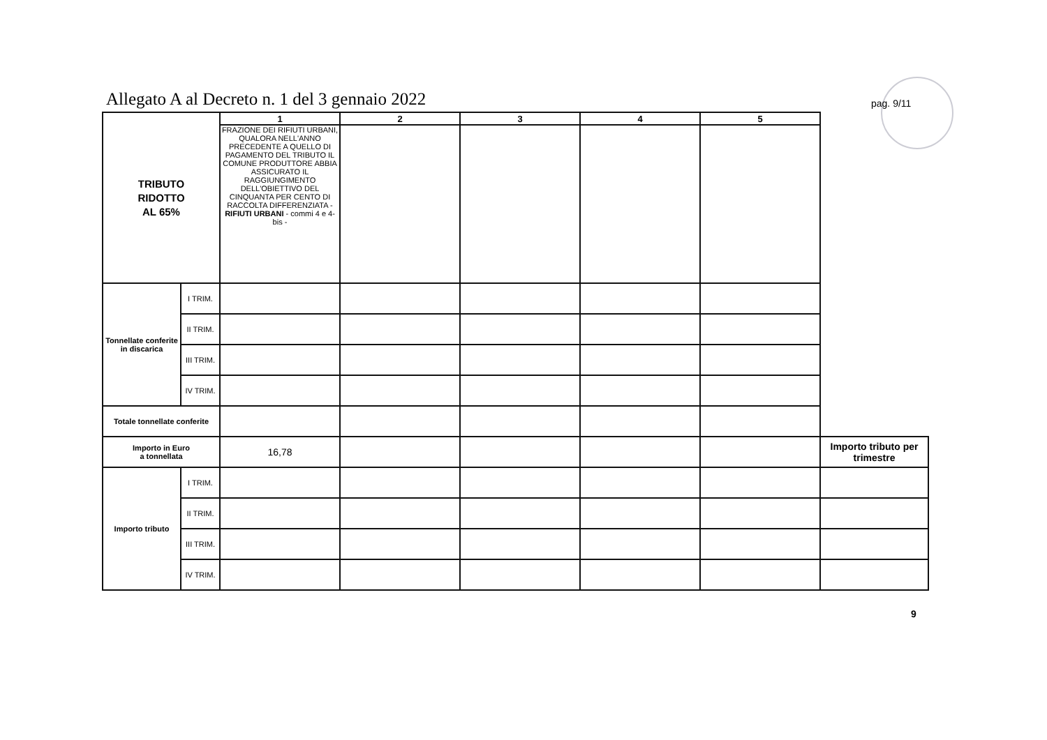Allegato A al Decreto n. 1 del 3 gennaio 2022
pag. 9/11
| TRIBUTO RIDOTTO AL 65% | | 1 | 2 | 3 | 4 | 5 | |
| | | FRAZIONE DEI RIFIUTI URBANI, QUALORA NELL'ANNO PRECEDENTE A QUELLO DI PAGAMENTO DEL TRIBUTO IL COMUNE PRODUTTORE ABBIA ASSICURATO IL RAGGIUNGIMENTO DELL'OBIETTIVO DEL CINQUANTA PER CENTO DI RACCOLTA DIFFERENZIATA - RIFIUTI URBANI - commi 4 e 4-bis - | | | | | |
| Tonnellate conferite in discarica | I TRIM. | | | | | | |
| | II TRIM. | | | | | | |
| | III TRIM. | | | | | | |
| | IV TRIM. | | | | | | |
| Totale tonnellate conferite | | | | | | | |
| Importo in Euro a tonnellata | | 16,78 | | | | | Importo tributo per trimestre |
| Importo tributo | I TRIM. | | | | | | |
| | II TRIM. | | | | | | |
| | III TRIM. | | | | | | |
| | IV TRIM. | | | | | | |
9